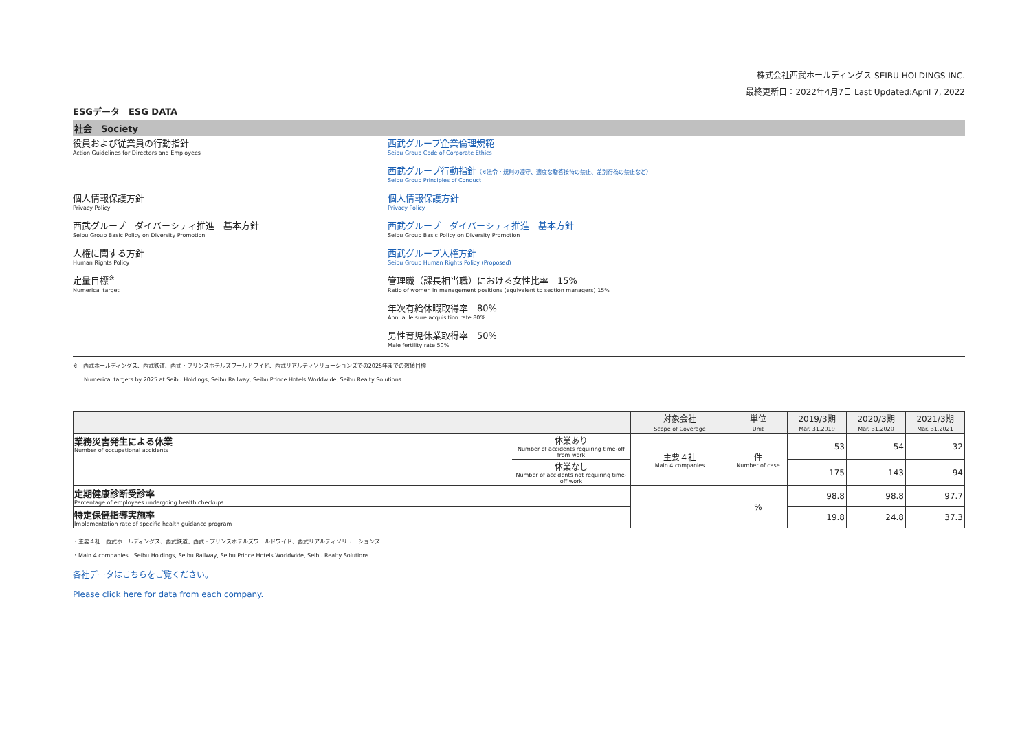株式会社西武ホールディングス SEIBU HOLDINGS INC.
最終更新日：2022年4月7日 Last Updated:April 7, 2022
ESGデータ　ESG DATA
社会　Society
| 役員および従業員の行動指針 | 西武グループ企業倫理規範 |
| Action Guidelines for Directors and Employees | Seibu Group Code of Corporate Ethics |
| | 西武グループ行動指針 （※法令・規則の遵守、適度な贈答接待の禁止、差別行為の禁止など） |
| | Seibu Group Principles of Conduct |
| 個人情報保護方針 | 個人情報保護方針 |
| Privacy Policy | Privacy Policy |
| 西武グループ ダイバーシティ推進 基本方針 | 西武グループ ダイバーシティ推進 基本方針 |
| Seibu Group Basic Policy on Diversity Promotion | Seibu Group Basic Policy on Diversity Promotion |
| 人権に関する方針 | 西武グループ人権方針 |
| Human Rights Policy | Seibu Group Human Rights Policy (Proposed) |
| 定量目標<sup>※</sup> | 管理職（課長相当職）における女性比率 15% |
| Numerical target | Ratio of women in management positions (equivalent to section managers) 15% |
| | 年次有給休暇取得率 80% |
| | Annual leisure acquisition rate 80% |
| | 男性育児休業取得率 50% |
| | Male fertility rate 50% |
※　西武ホールディングス、西武鉄道、西武・プリンスホテルズワールドワイド、西武リアルティソリューションズでの2025年までの数値目標
　　Numerical targets by 2025 at Seibu Holdings, Seibu Railway, Seibu Prince Hotels Worldwide, Seibu Realty Solutions.
| | | 対象会社 | 単位 | 2019/3期 | 2020/3期 | 2021/3期 |
| --- | --- | --- | --- | --- | --- | --- |
| | | Scope of Coverage | Unit | Mar. 31,2019 | Mar. 31,2020 | Mar. 31,2021 |
| 業務災害発生による休業 Number of occupational accidents | 休業あり Number of accidents requiring time-off from work | 主要４社 Main 4 companies | 件 Number of case | 53 | 54 | 32 |
| | 休業なし Number of accidents not requiring time-off work | | | 175 | 143 | 94 |
| 定期健康診断受診率 Percentage of employees undergoing health checkups | | | % | 98.8 | 98.8 | 97.7 |
| 特定保健指導実施率 Implementation rate of specific health guidance program | | | | 19.8 | 24.8 | 37.3 |
・主要４社…西武ホールディングス、西武鉄道、西武・プリンスホテルズワールドワイド、西武リアルティソリューションズ
・Main 4 companies…Seibu Holdings, Seibu Railway, Seibu Prince Hotels Worldwide, Seibu Realty Solutions
各社データはこちらをご覧ください。
Please click here for data from each company.